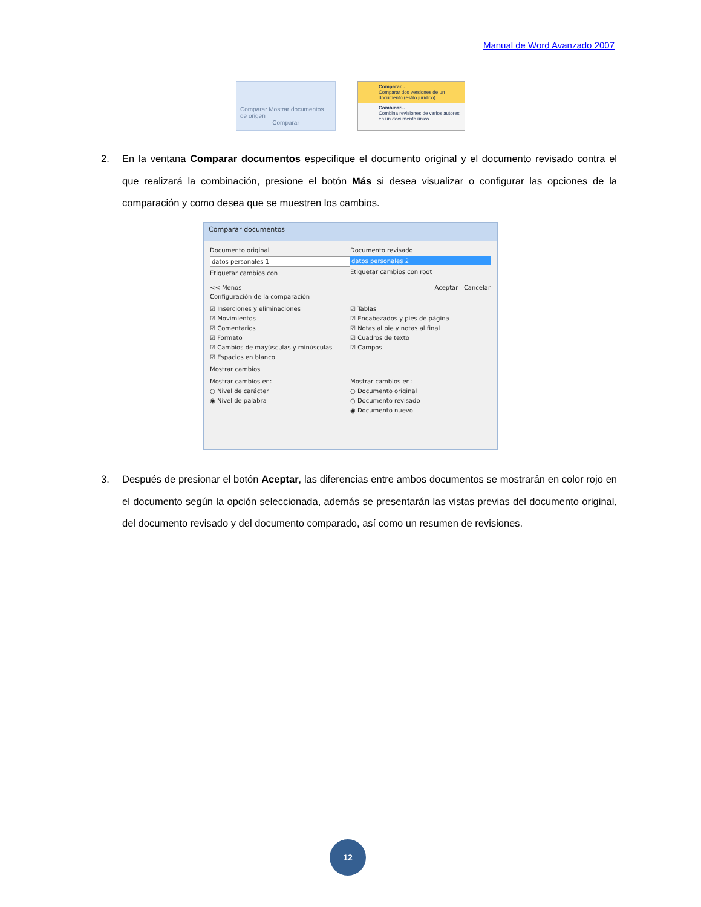Manual de Word Avanzado 2007
Comparar Mostrar documentos de origen
Comparar
Comparar...
Comparar dos versiones de un documento (estilo jurídico).
Combinar...
Combina revisiones de varios autores en un documento único.
2.
En la ventana Comparar documentos especifique el documento original y el documento revisado contra el que realizará la combinación, presione el botón Más si desea visualizar o configurar las opciones de la comparación y como desea que se muestren los cambios.
Comparar documentos
Documento original
datos personales 1
Etiquetar cambios con
Documento revisado
datos personales 2
Etiquetar cambios con root
<< Menos Aceptar Cancelar
Configuración de la comparación
☑ Inserciones y eliminaciones
☑ Movimientos
☑ Comentarios
☑ Formato
☑ Cambios de mayúsculas y minúsculas
☑ Espacios en blanco
☑ Tablas
☑ Encabezados y pies de página
☑ Notas al pie y notas al final
☑ Cuadros de texto
☑ Campos
Mostrar cambios
Mostrar cambios en:
○ Nivel de carácter
◉ Nivel de palabra
Mostrar cambios en:
○ Documento original
○ Documento revisado
◉ Documento nuevo
3.
Después de presionar el botón Aceptar, las diferencias entre ambos documentos se mostrarán en color rojo en el documento según la opción seleccionada, además se presentarán las vistas previas del documento original, del documento revisado y del documento comparado, así como un resumen de revisiones.
12